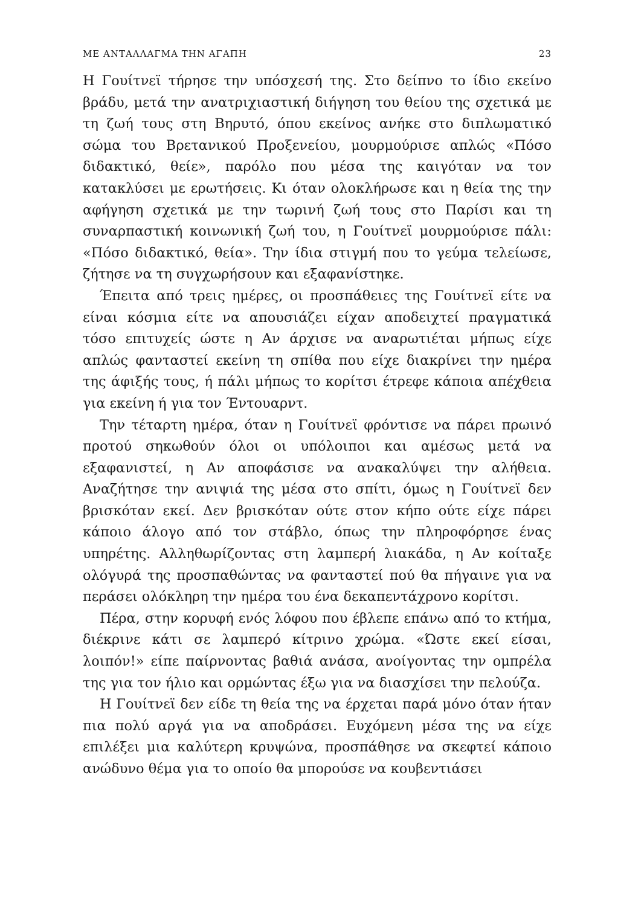ΜΕ ΑΝΤΑΛΛΑΓΜΑ ΤΗΝ ΑΓΑΠΗ 23
Η Γουίτνεϊ τήρησε την υπόσχεσή της. Στο δείπνο το ίδιο εκείνο βράδυ, μετά την ανατριχιαστική διήγηση του θείου της σχετικά με τη ζωή τους στη Βηρυτό, όπου εκείνος ανήκε στο διπλωματικό σώμα του Βρετανικού Προξενείου, μουρμούρισε απλώς «Πόσο διδακτικό, θείε», παρόλο που μέσα της καιγόταν να τον κατακλύσει με ερωτήσεις. Κι όταν ολοκλήρωσε και η θεία της την αφήγηση σχετικά με την τωρινή ζωή τους στο Παρίσι και τη συναρπαστική κοινωνική ζωή του, η Γουίτνεϊ μουρμούρισε πάλι: «Πόσο διδακτικό, θεία». Την ίδια στιγμή που το γεύμα τελείωσε, ζήτησε να τη συγχωρήσουν και εξαφανίστηκε.
Έπειτα από τρεις ημέρες, οι προσπάθειες της Γουίτνεϊ είτε να είναι κόσμια είτε να απουσιάζει είχαν αποδειχτεί πραγματικά τόσο επιτυχείς ώστε η Αν άρχισε να αναρωτιέται μήπως είχε απλώς φανταστεί εκείνη τη σπίθα που είχε διακρίνει την ημέρα της άφιξής τους, ή πάλι μήπως το κορίτσι έτρεφε κάποια απέχθεια για εκείνη ή για τον Έντουαρντ.
Την τέταρτη ημέρα, όταν η Γουίτνεϊ φρόντισε να πάρει πρωινό προτού σηκωθούν όλοι οι υπόλοιποι και αμέσως μετά να εξαφανιστεί, η Αν αποφάσισε να ανακαλύψει την αλήθεια. Αναζήτησε την ανιψιά της μέσα στο σπίτι, όμως η Γουίτνεϊ δεν βρισκόταν εκεί. Δεν βρισκόταν ούτε στον κήπο ούτε είχε πάρει κάποιο άλογο από τον στάβλο, όπως την πληροφόρησε ένας υπηρέτης. Αλληθωρίζοντας στη λαμπερή λιακάδα, η Αν κοίταξε ολόγυρά της προσπαθώντας να φανταστεί πού θα πήγαινε για να περάσει ολόκληρη την ημέρα του ένα δεκαπεντάχρονο κορίτσι.
Πέρα, στην κορυφή ενός λόφου που έβλεπε επάνω από το κτήμα, διέκρινε κάτι σε λαμπερό κίτρινο χρώμα. «Ώστε εκεί είσαι, λοιπόν!» είπε παίρνοντας βαθιά ανάσα, ανοίγοντας την ομπρέλα της για τον ήλιο και ορμώντας έξω για να διασχίσει την πελούζα.
Η Γουίτνεϊ δεν είδε τη θεία της να έρχεται παρά μόνο όταν ήταν πια πολύ αργά για να αποδράσει. Ευχόμενη μέσα της να είχε επιλέξει μια καλύτερη κρυψώνα, προσπάθησε να σκεφτεί κάποιο ανώδυνο θέμα για το οποίο θα μπορούσε να κουβεντιάσει